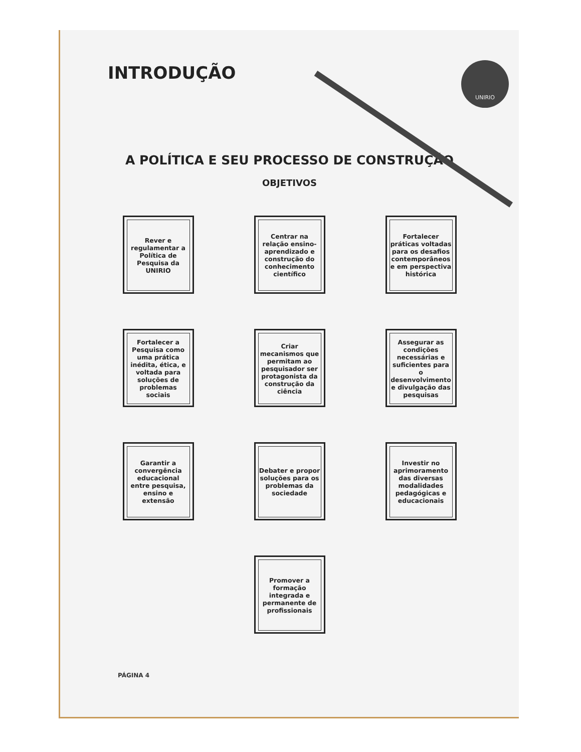INTRODUÇÃO
UNIRIO
A POLÍTICA E SEU PROCESSO DE CONSTRUÇÃO
OBJETIVOS
Rever e regulamentar a Política de Pesquisa da UNIRIO
Centrar na relação ensino-aprendizado e construção do conhecimento científico
Fortalecer práticas voltadas para os desafios contemporâneos e em perspectiva histórica
Fortalecer a Pesquisa como uma prática inédita, ética, e voltada para soluções de problemas sociais
Criar mecanismos que permitam ao pesquisador ser protagonista da construção da ciência
Assegurar as condições necessárias e suficientes para o desenvolvimento e divulgação das pesquisas
Garantir a convergência educacional entre pesquisa, ensino e extensão
Debater e propor soluções para os problemas da sociedade
Investir no aprimoramento das diversas modalidades pedagógicas e educacionais
Promover a formação integrada e permanente de profissionais
PÁGINA 4